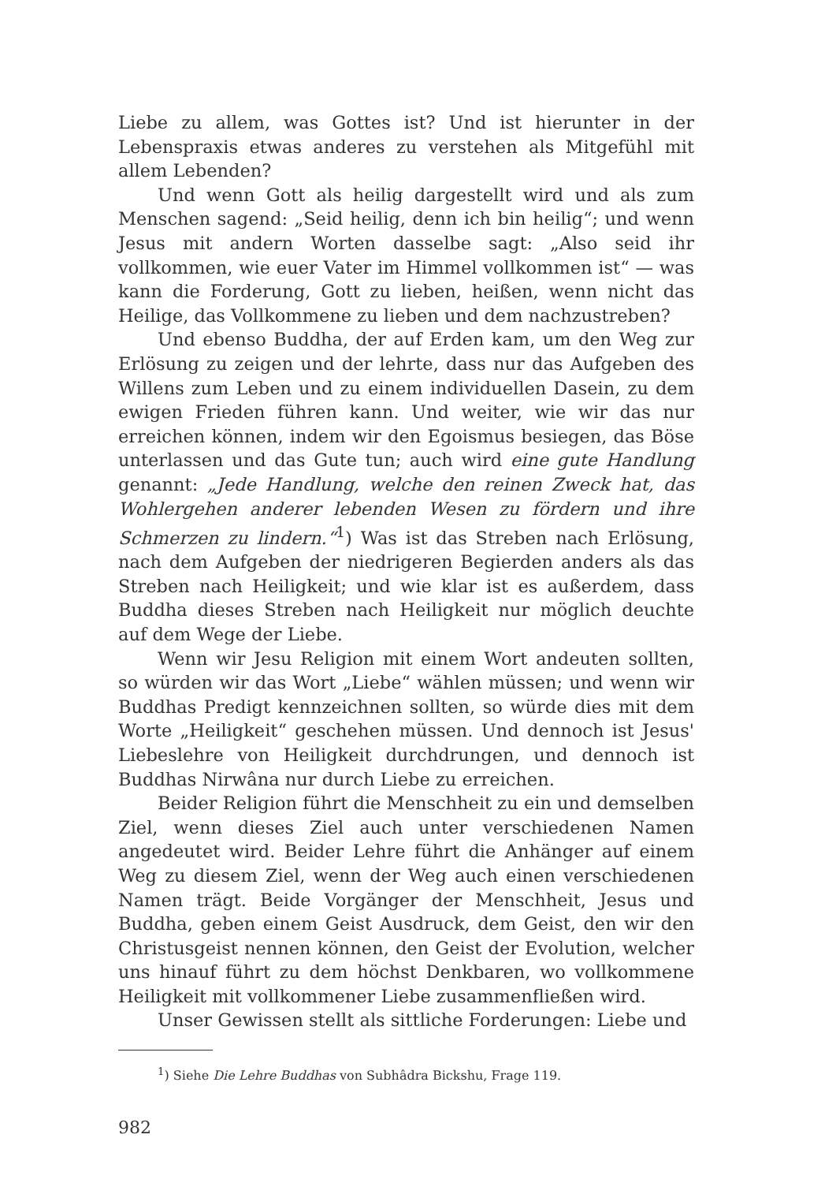Liebe zu allem, was Gottes ist? Und ist hierunter in der Lebenspraxis etwas anderes zu verstehen als Mitgefühl mit allem Lebenden?
Und wenn Gott als heilig dargestellt wird und als zum Menschen sagend: „Seid heilig, denn ich bin heilig“; und wenn Jesus mit andern Worten dasselbe sagt: „Also seid ihr vollkommen, wie euer Vater im Himmel vollkommen ist“ — was kann die Forderung, Gott zu lieben, heißen, wenn nicht das Heilige, das Vollkommene zu lieben und dem nachzustreben?
Und ebenso Buddha, der auf Erden kam, um den Weg zur Erlösung zu zeigen und der lehrte, dass nur das Aufgeben des Willens zum Leben und zu einem individuellen Dasein, zu dem ewigen Frieden führen kann. Und weiter, wie wir das nur erreichen können, indem wir den Egoismus besiegen, das Böse unterlassen und das Gute tun; auch wird eine gute Handlung genannt: „Jede Handlung, welche den reinen Zweck hat, das Wohlergehen anderer lebenden Wesen zu fördern und ihre Schmerzen zu lindern.“<sup>1</sup>) Was ist das Streben nach Erlösung, nach dem Aufgeben der niedrigeren Begierden anders als das Streben nach Heiligkeit; und wie klar ist es außerdem, dass Buddha dieses Streben nach Heiligkeit nur möglich deuchte auf dem Wege der Liebe.
Wenn wir Jesu Religion mit einem Wort andeuten sollten, so würden wir das Wort „Liebe“ wählen müssen; und wenn wir Buddhas Predigt kennzeichnen sollten, so würde dies mit dem Worte „Heiligkeit“ geschehen müssen. Und dennoch ist Jesus' Liebeslehre von Heiligkeit durchdrungen, und dennoch ist Buddhas Nirwâna nur durch Liebe zu erreichen.
Beider Religion führt die Menschheit zu ein und demselben Ziel, wenn dieses Ziel auch unter verschiedenen Namen angedeutet wird. Beider Lehre führt die Anhänger auf einem Weg zu diesem Ziel, wenn der Weg auch einen verschiedenen Namen trägt. Beide Vorgänger der Menschheit, Jesus und Buddha, geben einem Geist Ausdruck, dem Geist, den wir den Christusgeist nennen können, den Geist der Evolution, welcher uns hinauf führt zu dem höchst Denkbaren, wo vollkommene Heiligkeit mit vollkommener Liebe zusammenfließen wird.
Unser Gewissen stellt als sittliche Forderungen: Liebe und
<sup>1</sup>) Siehe Die Lehre Buddhas von Subhâdra Bickshu, Frage 119.
982